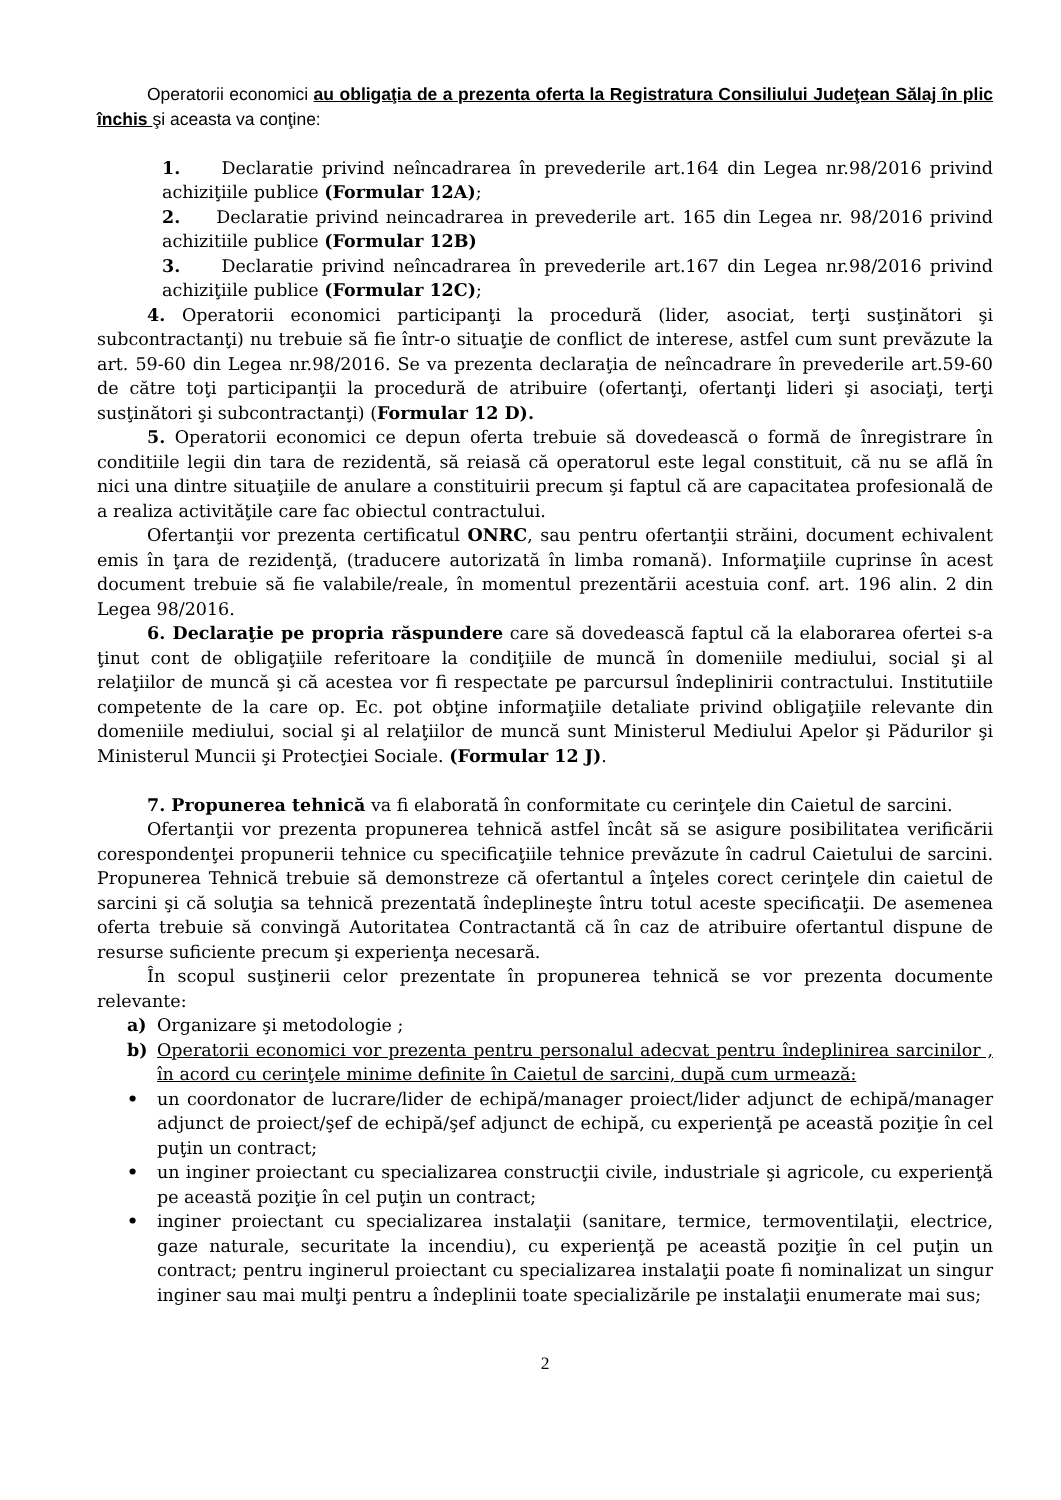Operatorii economici au obligaţia de a prezenta oferta la Registratura Consiliului Judeţean Sălaj în plic închis şi aceasta va conţine:
1. Declaratie privind neîncadrarea în prevederile art.164 din Legea nr.98/2016 privind achiziţiile publice (Formular 12A);
2. Declaratie privind neincadrarea in prevederile art. 165 din Legea nr. 98/2016 privind achizitiile publice (Formular 12B)
3. Declaratie privind neîncadrarea în prevederile art.167 din Legea nr.98/2016 privind achiziţiile publice (Formular 12C);
4. Operatorii economici participanţi la procedură (lider, asociat, terţi susţinători şi subcontractanţi) nu trebuie să fie într-o situaţie de conflict de interese, astfel cum sunt prevăzute la art. 59-60 din Legea nr.98/2016. Se va prezenta declaraţia de neîncadrare în prevederile art.59-60 de către toţi participanţii la procedură de atribuire (ofertanţi, ofertanţi lideri şi asociaţi, terţi susţinători şi subcontractanţi) (Formular 12 D).
5. Operatorii economici ce depun oferta trebuie să dovedească o formă de înregistrare în conditiile legii din tara de rezidentă, să reiasă că operatorul este legal constituit, că nu se află în nici una dintre situaţiile de anulare a constituirii precum şi faptul că are capacitatea profesională de a realiza activităţile care fac obiectul contractului.
Ofertanţii vor prezenta certificatul ONRC, sau pentru ofertanţii străini, document echivalent emis în ţara de rezidenţă, (traducere autorizată în limba romană). Informaţiile cuprinse în acest document trebuie să fie valabile/reale, în momentul prezentării acestuia conf. art. 196 alin. 2 din Legea 98/2016.
6. Declaraţie pe propria răspundere care să dovedească faptul că la elaborarea ofertei s-a ţinut cont de obligaţiile referitoare la condiţiile de muncă în domeniile mediului, social şi al relaţiilor de muncă şi că acestea vor fi respectate pe parcursul îndeplinirii contractului. Institutiile competente de la care op. Ec. pot obţine informaţiile detaliate privind obligaţiile relevante din domeniile mediului, social şi al relaţiilor de muncă sunt Ministerul Mediului Apelor şi Pădurilor şi Ministerul Muncii şi Protecţiei Sociale. (Formular 12 J).
7. Propunerea tehnică va fi elaborată în conformitate cu cerinţele din Caietul de sarcini.
Ofertanţii vor prezenta propunerea tehnică astfel încât să se asigure posibilitatea verificării corespondenţei propunerii tehnice cu specificaţiile tehnice prevăzute în cadrul Caietului de sarcini. Propunerea Tehnică trebuie să demonstreze că ofertantul a înţeles corect cerinţele din caietul de sarcini şi că soluţia sa tehnică prezentată îndeplineşte întru totul aceste specificaţii. De asemenea oferta trebuie să convingă Autoritatea Contractantă că în caz de atribuire ofertantul dispune de resurse suficiente precum şi experienţa necesară.
În scopul susţinerii celor prezentate în propunerea tehnică se vor prezenta documente relevante:
a) Organizare şi metodologie ;
b) Operatorii economici vor prezenta pentru personalul adecvat pentru îndeplinirea sarcinilor , în acord cu cerinţele minime definite în Caietul de sarcini, după cum urmează:
• un coordonator de lucrare/lider de echipă/manager proiect/lider adjunct de echipă/manager adjunct de proiect/şef de echipă/şef adjunct de echipă, cu experienţă pe această poziţie în cel puţin un contract;
• un inginer proiectant cu specializarea construcţii civile, industriale şi agricole, cu experienţă pe această poziţie în cel puţin un contract;
• inginer proiectant cu specializarea instalaţii (sanitare, termice, termoventilaţii, electrice, gaze naturale, securitate la incendiu), cu experienţă pe această poziţie în cel puţin un contract; pentru inginerul proiectant cu specializarea instalaţii poate fi nominalizat un singur inginer sau mai mulţi pentru a îndeplinii toate specializările pe instalaţii enumerate mai sus;
2